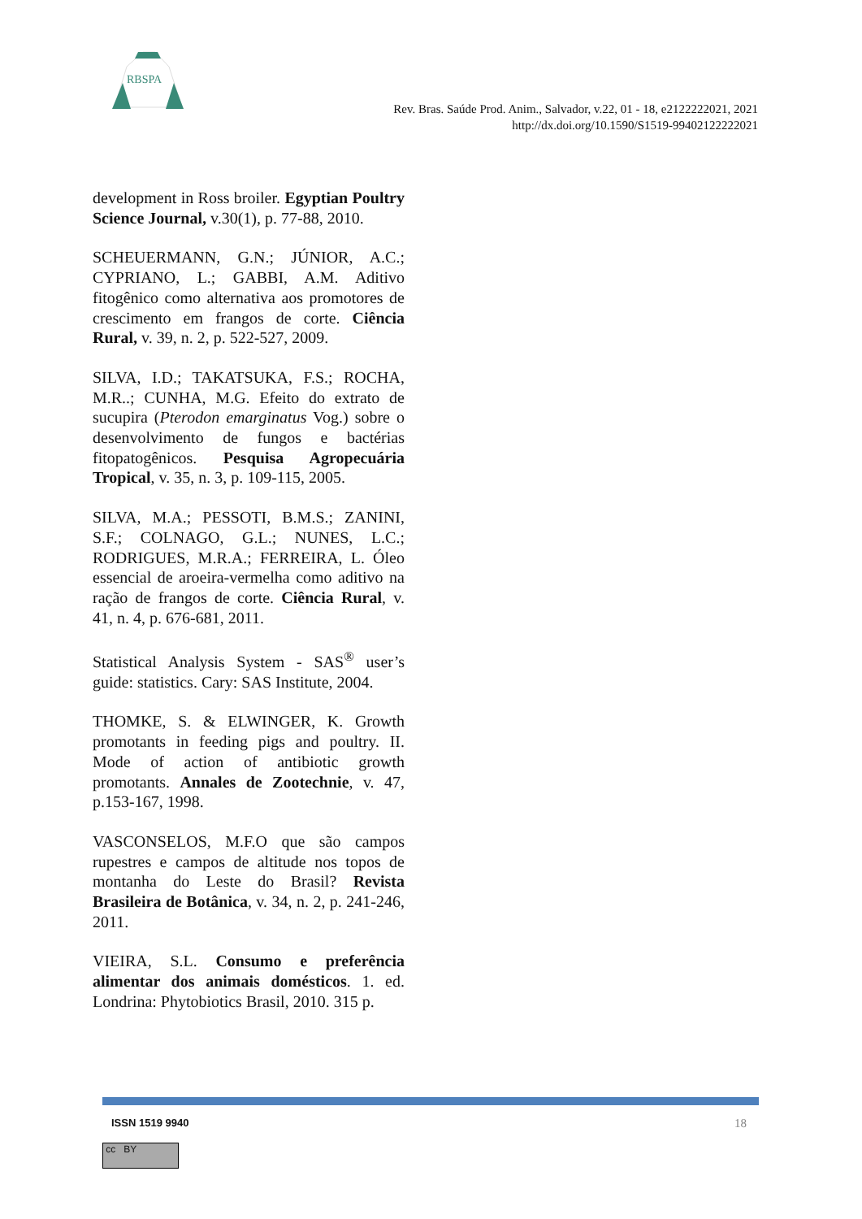RBSPA
Rev. Bras. Saúde Prod. Anim., Salvador, v.22, 01 - 18, e2122222021, 2021
http://dx.doi.org/10.1590/S1519-99402122222021
development in Ross broiler. Egyptian Poultry Science Journal, v.30(1), p. 77-88, 2010.
SCHEUERMANN, G.N.; JÚNIOR, A.C.; CYPRIANO, L.; GABBI, A.M. Aditivo fitogênico como alternativa aos promotores de crescimento em frangos de corte. Ciência Rural, v. 39, n. 2, p. 522-527, 2009.
SILVA, I.D.; TAKATSUKA, F.S.; ROCHA, M.R..; CUNHA, M.G. Efeito do extrato de sucupira (Pterodon emarginatus Vog.) sobre o desenvolvimento de fungos e bactérias fitopatogênicos. Pesquisa Agropecuária Tropical, v. 35, n. 3, p. 109-115, 2005.
SILVA, M.A.; PESSOTI, B.M.S.; ZANINI, S.F.; COLNAGO, G.L.; NUNES, L.C.; RODRIGUES, M.R.A.; FERREIRA, L. Óleo essencial de aroeira-vermelha como aditivo na ração de frangos de corte. Ciência Rural, v. 41, n. 4, p. 676-681, 2011.
Statistical Analysis System - SAS<sup>®</sup> user’s guide: statistics. Cary: SAS Institute, 2004.
THOMKE, S. & ELWINGER, K. Growth promotants in feeding pigs and poultry. II. Mode of action of antibiotic growth promotants. Annales de Zootechnie, v. 47, p.153-167, 1998.
VASCONSELOS, M.F.O que são campos rupestres e campos de altitude nos topos de montanha do Leste do Brasil? Revista Brasileira de Botânica, v. 34, n. 2, p. 241-246, 2011.
VIEIRA, S.L. Consumo e preferência alimentar dos animais domésticos. 1. ed. Londrina: Phytobiotics Brasil, 2010. 315 p.
ISSN 1519 9940 18
cc BY